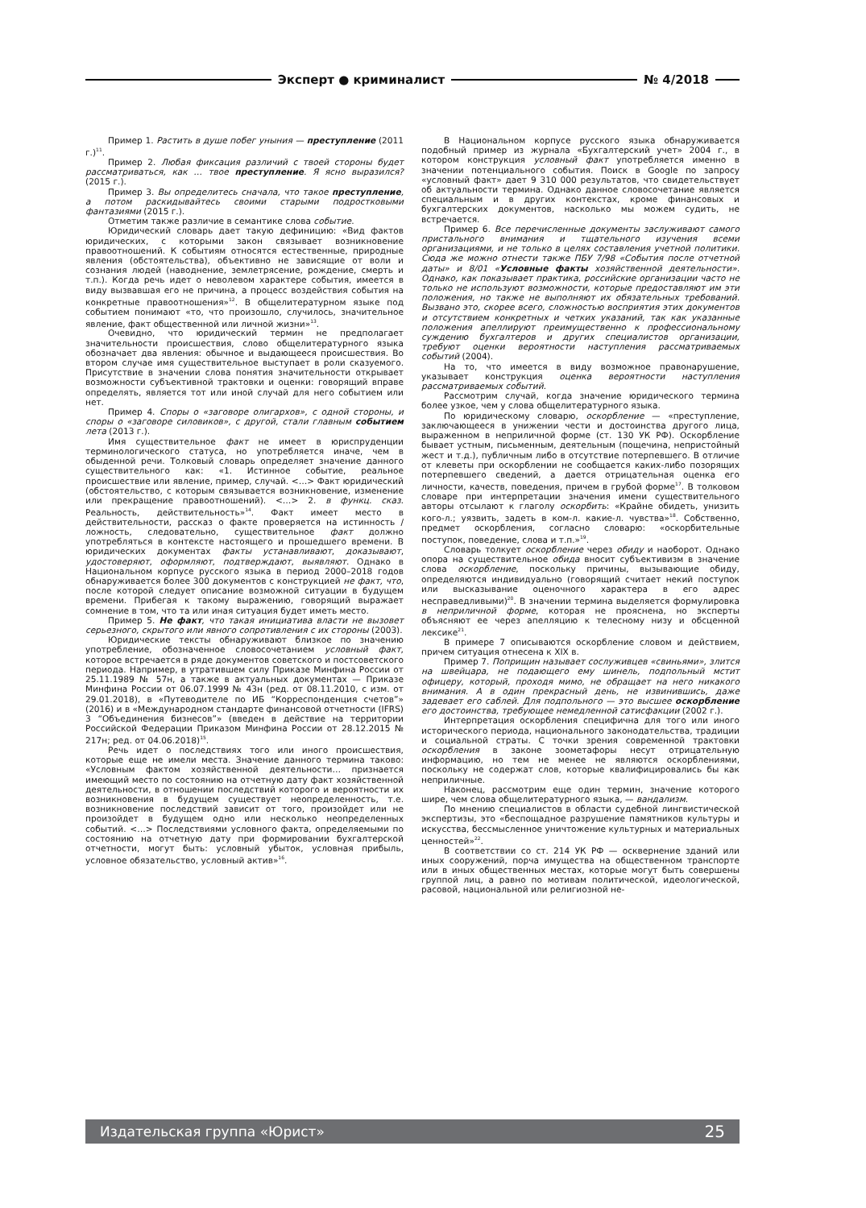Эксперт ● криминалист № 4/2018
Пример 1. Растить в душе побег уныния — преступление (2011 г.)<sup>11</sup>.
Пример 2. Любая фиксация различий с твоей стороны будет рассматриваться, как … твое преступление. Я ясно выразился? (2015 г.).
Пример 3. Вы определитесь сначала, что такое преступление, а потом раскидывайтесь своими старыми подростковыми фантазиями (2015 г.).
Отметим также различие в семантике слова событие.
Юридический словарь дает такую дефиницию: «Вид фактов юридических, с которыми закон связывает возникновение правоотношений. К событиям относятся естественные, природные явления (обстоятельства), объективно не зависящие от воли и сознания людей (наводнение, землетрясение, рождение, смерть и т.п.). Когда речь идет о неволевом характере события, имеется в виду вызвавшая его не причина, а процесс воздействия события на конкретные правоотношения»<sup>12</sup>. В общелитературном языке под событием понимают «то, что произошло, случилось, значительное явление, факт общественной или личной жизни»<sup>13</sup>.
Очевидно, что юридический термин не предполагает значительности происшествия, слово общелитературного языка обозначает два явления: обычное и выдающееся происшествия. Во втором случае имя существительное выступает в роли сказуемого. Присутствие в значении слова понятия значительности открывает возможности субъективной трактовки и оценки: говорящий вправе определять, является тот или иной случай для него событием или нет.
Пример 4. Споры о «заговоре олигархов», с одной стороны, и споры о «заговоре силовиков», с другой, стали главным событием лета (2013 г.).
Имя существительное факт не имеет в юриспруденции терминологического статуса, но употребляется иначе, чем в обыденной речи. Толковый словарь определяет значение данного существительного как: «1. Истинное событие, реальное происшествие или явление, пример, случай. <…> Факт юридический (обстоятельство, с которым связывается возникновение, изменение или прекращение правоотношений). <…> 2. в функц. сказ. Реальность, действительность»<sup>14</sup>. Факт имеет место в действительности, рассказ о факте проверяется на истинность / ложность, следовательно, существительное факт должно употребляться в контексте настоящего и прошедшего времени. В юридических документах факты устанавливают, доказывают, удостоверяют, оформляют, подтверждают, выявляют. Однако в Национальном корпусе русского языка в период 2000–2018 годов обнаруживается более 300 документов с конструкцией не факт, что, после которой следует описание возможной ситуации в будущем времени. Прибегая к такому выражению, говорящий выражает сомнение в том, что та или иная ситуация будет иметь место.
Пример 5. Не факт, что такая инициатива власти не вызовет серьезного, скрытого или явного сопротивления с их стороны (2003).
Юридические тексты обнаруживают близкое по значению употребление, обозначенное словосочетанием условный факт, которое встречается в ряде документов советского и постсоветского периода. Например, в утратившем силу Приказе Минфина России от 25.11.1989 № 57н, а также в актуальных документах — Приказе Минфина России от 06.07.1999 № 43н (ред. от 08.11.2010, с изм. от 29.01.2018), в «Путеводителе по ИБ “Корреспонденция счетов”» (2016) и в «Международном стандарте финансовой отчетности (IFRS) 3 “Объединения бизнесов”» (введен в действие на территории Российской Федерации Приказом Минфина России от 28.12.2015 № 217н; ред. от 04.06.2018)<sup>15</sup>.
Речь идет о последствиях того или иного происшествия, которые еще не имели места. Значение данного термина таково: «Условным фактом хозяйственной деятельности… признается имеющий место по состоянию на отчетную дату факт хозяйственной деятельности, в отношении последствий которого и вероятности их возникновения в будущем существует неопределенность, т.е. возникновение последствий зависит от того, произойдет или не произойдет в будущем одно или несколько неопределенных событий. <…> Последствиями условного факта, определяемыми по состоянию на отчетную дату при формировании бухгалтерской отчетности, могут быть: условный убыток, условная прибыль, условное обязательство, условный актив»<sup>16</sup>.
В Национальном корпусе русского языка обнаруживается подобный пример из журнала «Бухгалтерский учет» 2004 г., в котором конструкция условный факт употребляется именно в значении потенциального события. Поиск в Google по запросу «условный факт» дает 9 310 000 результатов, что свидетельствует об актуальности термина. Однако данное словосочетание является специальным и в других контекстах, кроме финансовых и бухгалтерских документов, насколько мы можем судить, не встречается.
Пример 6. Все перечисленные документы заслуживают самого пристального внимания и тщательного изучения всеми организациями, и не только в целях составления учетной политики. Сюда же можно отнести также ПБУ 7/98 «События после отчетной даты» и 8/01 «Условные факты хозяйственной деятельности». Однако, как показывает практика, российские организации часто не только не используют возможности, которые предоставляют им эти положения, но также не выполняют их обязательных требований. Вызвано это, скорее всего, сложностью восприятия этих документов и отсутствием конкретных и четких указаний, так как указанные положения апеллируют преимущественно к профессиональному суждению бухгалтеров и других специалистов организации, требуют оценки вероятности наступления рассматриваемых событий (2004).
На то, что имеется в виду возможное правонарушение, указывает конструкция оценка вероятности наступления рассматриваемых событий.
Рассмотрим случай, когда значение юридического термина более узкое, чем у слова общелитературного языка.
По юридическому словарю, оскорбление — «преступление, заключающееся в унижении чести и достоинства другого лица, выраженном в неприличной форме (ст. 130 УК РФ). Оскорбление бывает устным, письменным, деятельным (пощечина, непристойный жест и т.д.), публичным либо в отсутствие потерпевшего. В отличие от клеветы при оскорблении не сообщается каких-либо позорящих потерпевшего сведений, а дается отрицательная оценка его личности, качеств, поведения, причем в грубой форме<sup>17</sup>. В толковом словаре при интерпретации значения имени существительного авторы отсылают к глаголу оскорбить: «Крайне обидеть, унизить кого-л.; уязвить, задеть в ком-л. какие-л. чувства»<sup>18</sup>. Собственно, предмет оскорбления, согласно словарю: «оскорбительные поступок, поведение, слова и т.п.»<sup>19</sup>.
Словарь толкует оскорбление через обиду и наоборот. Однако опора на существительное обида вносит субъективизм в значение слова оскорбление, поскольку причины, вызывающие обиду, определяются индивидуально (говорящий считает некий поступок или высказывание оценочного характера в его адрес несправедливыми)<sup>20</sup>. В значении термина выделяется формулировка в неприличной форме, которая не прояснена, но эксперты объясняют ее через апелляцию к телесному низу и обсценной лексике<sup>21</sup>.
В примере 7 описываются оскорбление словом и действием, причем ситуация отнесена к XIX в.
Пример 7. Поприщин называет сослуживцев «свиньями», злится на швейцара, не подающего ему шинель, подпольный мстит офицеру, который, проходя мимо, не обращает на него никакого внимания. А в один прекрасный день, не извинившись, даже задевает его саблей. Для подпольного — это высшее оскорбление его достоинства, требующее немедленной сатисфакции (2002 г.).
Интерпретация оскорбления специфична для того или иного исторического периода, национального законодательства, традиции и социальной страты. С точки зрения современной трактовки оскорбления в законе зоометафоры несут отрицательную информацию, но тем не менее не являются оскорблениями, поскольку не содержат слов, которые квалифицировались бы как неприличные.
Наконец, рассмотрим еще один термин, значение которого шире, чем слова общелитературного языка, — вандализм.
По мнению специалистов в области судебной лингвистической экспертизы, это «беспощадное разрушение памятников культуры и искусства, бессмысленное уничтожение культурных и материальных ценностей»<sup>22</sup>.
В соответствии со ст. 214 УК РФ — осквернение зданий или иных сооружений, порча имущества на общественном транспорте или в иных общественных местах, которые могут быть совершены группой лиц, а равно по мотивам политической, идеологической, расовой, национальной или религиозной не-
Издательская группа «Юрист» 25